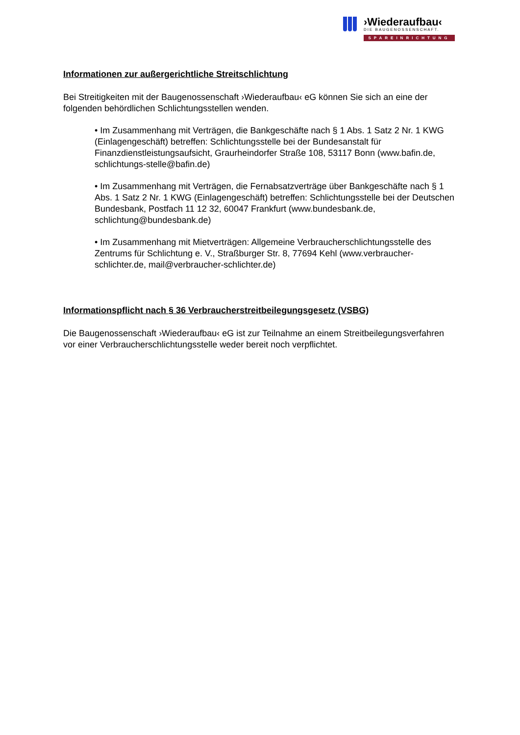›Wiederaufbau‹
DIE BAUGENOSSENSCHAFT.
SPAREINRICHTUNG
Informationen zur außergerichtliche Streitschlichtung
Bei Streitigkeiten mit der Baugenossenschaft ›Wiederaufbau‹ eG können Sie sich an eine der folgenden behördlichen Schlichtungsstellen wenden.
• Im Zusammenhang mit Verträgen, die Bankgeschäfte nach § 1 Abs. 1 Satz 2 Nr. 1 KWG (Einlagengeschäft) betreffen: Schlichtungsstelle bei der Bundesanstalt für Finanzdienstleistungsaufsicht, Graurheindorfer Straße 108, 53117 Bonn (www.bafin.de, schlichtungs-stelle@bafin.de)
• Im Zusammenhang mit Verträgen, die Fernabsatzverträge über Bankgeschäfte nach § 1 Abs. 1 Satz 2 Nr. 1 KWG (Einlagengeschäft) betreffen: Schlichtungsstelle bei der Deutschen Bundesbank, Postfach 11 12 32, 60047 Frankfurt (www.bundesbank.de, schlichtung@bundesbank.de)
• Im Zusammenhang mit Mietverträgen: Allgemeine Verbraucherschlichtungsstelle des Zentrums für Schlichtung e. V., Straßburger Str. 8, 77694 Kehl (www.verbraucher-schlichter.de, mail@verbraucher-schlichter.de)
Informationspflicht nach § 36 Verbraucherstreitbeilegungsgesetz (VSBG)
Die Baugenossenschaft ›Wiederaufbau‹ eG ist zur Teilnahme an einem Streitbeilegungsverfahren vor einer Verbraucherschlichtungsstelle weder bereit noch verpflichtet.